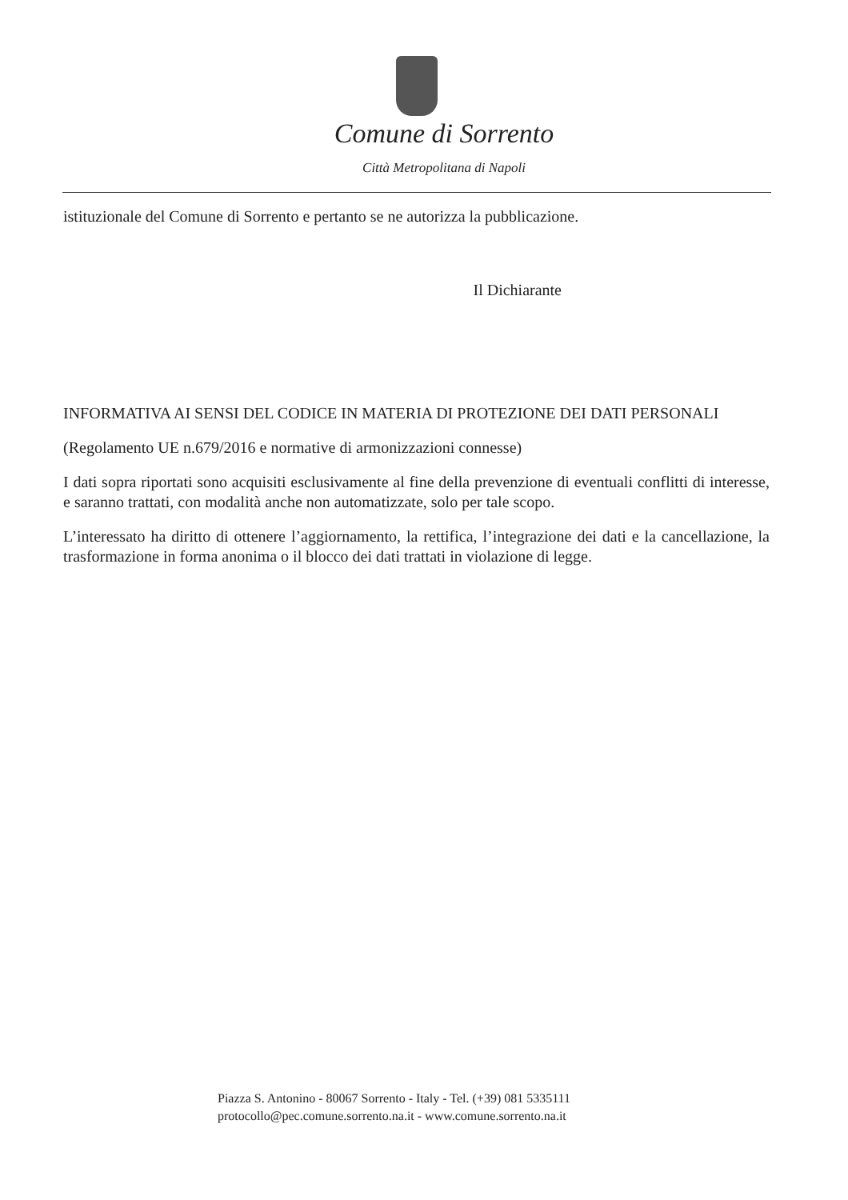Comune di Sorrento
Città Metropolitana di Napoli
istituzionale del Comune di Sorrento e pertanto se ne autorizza la pubblicazione.
Il Dichiarante
INFORMATIVA AI SENSI DEL CODICE IN MATERIA DI PROTEZIONE DEI DATI PERSONALI
(Regolamento UE n.679/2016 e normative di armonizzazioni connesse)
I dati sopra riportati sono acquisiti esclusivamente al fine della prevenzione di eventuali conflitti di interesse, e saranno trattati, con modalità anche non automatizzate, solo per tale scopo.
L’interessato ha diritto di ottenere l’aggiornamento, la rettifica, l’integrazione dei dati e la cancellazione, la trasformazione in forma anonima o il blocco dei dati trattati in violazione di legge.
Piazza S. Antonino - 80067 Sorrento - Italy - Tel. (+39) 081 5335111
protocollo@pec.comune.sorrento.na.it - www.comune.sorrento.na.it